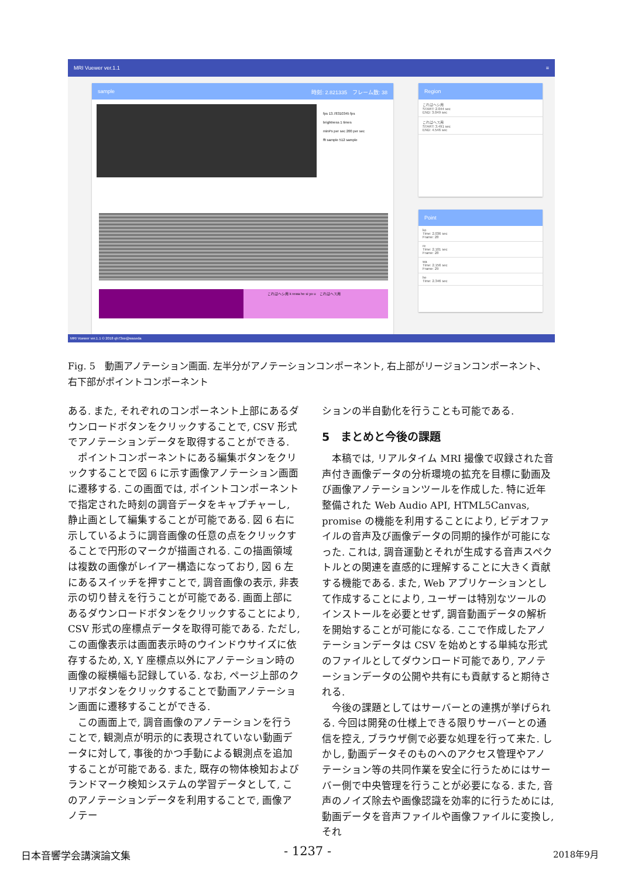MRI Vuewer ver.1.1 ≡
sample 時刻: 2.821335　フレーム数: 38
fps 13.78310345 fps
brightness 1 times
minPx per sec 200 per sec
fft sample 512 sample
これはヘシ用 k rewa he si yo u　これはヘス用
Region
これはヘシ用
START: 2.044 sec
END: 3.049 sec
これはヘス用
START: 3.491 sec
END: 4.546 sec
Point
ko
Time: 2.036 sec
Frame: 28
re
Time: 2.101 sec
Frame: 28
wa
Time: 2.156 sec
Frame: 29
he
Time: 2.346 sec
MRI Vuewer ver.1.1 © 2018 qh73xe@waseda
Fig. 5　動画アノテーション画面. 左半分がアノテーションコンポーネント, 右上部がリージョンコンポーネント、右下部がポイントコンポーネント
ある. また, それぞれのコンポーネント上部にあるダウンロードボタンをクリックすることで, CSV 形式でアノテーションデータを取得することができる.
ポイントコンポーネントにある編集ボタンをクリックすることで図 6 に示す画像アノテーション画面に遷移する. この画面では, ポイントコンポーネントで指定された時刻の調音データをキャプチャーし, 静止画として編集することが可能である. 図 6 右に示しているように調音画像の任意の点をクリックすることで円形のマークが描画される. この描画領域は複数の画像がレイアー構造になっており, 図 6 左にあるスイッチを押すことで, 調音画像の表示, 非表示の切り替えを行うことが可能である. 画面上部にあるダウンロードボタンをクリックすることにより, CSV 形式の座標点データを取得可能である. ただし, この画像表示は画面表示時のウインドウサイズに依存するため, X, Y 座標点以外にアノテーション時の画像の縦横幅も記録している. なお, ページ上部のクリアボタンをクリックすることで動画アノテーション画面に遷移することができる.
この画面上で, 調音画像のアノテーションを行うことで, 観測点が明示的に表現されていない動画データに対して, 事後的かつ手動による観測点を追加することが可能である. また, 既存の物体検知およびランドマーク検知システムの学習データとして, このアノテーションデータを利用することで, 画像アノテー
ションの半自動化を行うことも可能である.
5　まとめと今後の課題
本稿では, リアルタイム MRI 撮像で収録された音声付き画像データの分析環境の拡充を目標に動画及び画像アノテーションツールを作成した. 特に近年整備された Web Audio API, HTML5Canvas, promise の機能を利用することにより, ビデオファイルの音声及び画像データの同期的操作が可能になった. これは, 調音運動とそれが生成する音声スペクトルとの関連を直感的に理解することに大きく貢献する機能である. また, Web アプリケーションとして作成することにより, ユーザーは特別なツールのインストールを必要とせず, 調音動画データの解析を開始することが可能になる. ここで作成したアノテーションデータは CSV を始めとする単純な形式のファイルとしてダウンロード可能であり, アノテーションデータの公開や共有にも貢献すると期待される.
今後の課題としてはサーバーとの連携が挙げられる. 今回は開発の仕様上できる限りサーバーとの通信を控え, ブラウザ側で必要な処理を行って来た. しかし, 動画データそのものへのアクセス管理やアノテーション等の共同作業を安全に行うためにはサーバー側で中央管理を行うことが必要になる. また, 音声のノイズ除去や画像認識を効率的に行うためには, 動画データを音声ファイルや画像ファイルに変換し, それ
日本音響学会講演論文集 - 1237 - 2018年9月